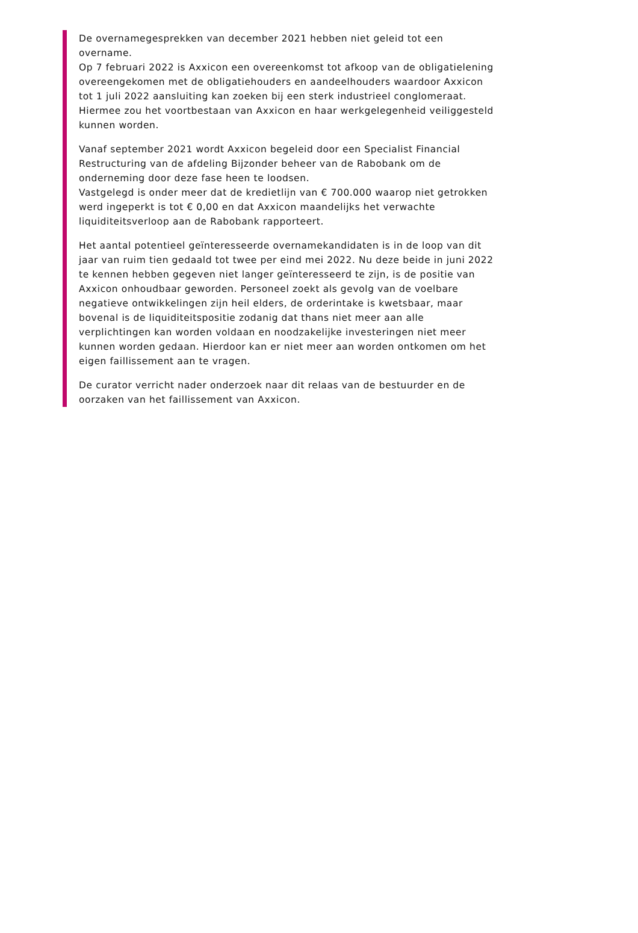De overnamegesprekken van december 2021 hebben niet geleid tot een overname.
Op 7 februari 2022 is Axxicon een overeenkomst tot afkoop van de obligatielening overeengekomen met de obligatiehouders en aandeelhouders waardoor Axxicon tot 1 juli 2022 aansluiting kan zoeken bij een sterk industrieel conglomeraat. Hiermee zou het voortbestaan van Axxicon en haar werkgelegenheid veiliggesteld kunnen worden.
Vanaf september 2021 wordt Axxicon begeleid door een Specialist Financial Restructuring van de afdeling Bijzonder beheer van de Rabobank om de onderneming door deze fase heen te loodsen.
Vastgelegd is onder meer dat de kredietlijn van € 700.000 waarop niet getrokken werd ingeperkt is tot € 0,00 en dat Axxicon maandelijks het verwachte liquiditeitsverloop aan de Rabobank rapporteert.
Het aantal potentieel geïnteresseerde overnamekandidaten is in de loop van dit jaar van ruim tien gedaald tot twee per eind mei 2022. Nu deze beide in juni 2022 te kennen hebben gegeven niet langer geïnteresseerd te zijn, is de positie van Axxicon onhoudbaar geworden. Personeel zoekt als gevolg van de voelbare negatieve ontwikkelingen zijn heil elders, de orderintake is kwetsbaar, maar bovenal is de liquiditeitspositie zodanig dat thans niet meer aan alle verplichtingen kan worden voldaan en noodzakelijke investeringen niet meer kunnen worden gedaan. Hierdoor kan er niet meer aan worden ontkomen om het eigen faillissement aan te vragen.
De curator verricht nader onderzoek naar dit relaas van de bestuurder en de oorzaken van het faillissement van Axxicon.